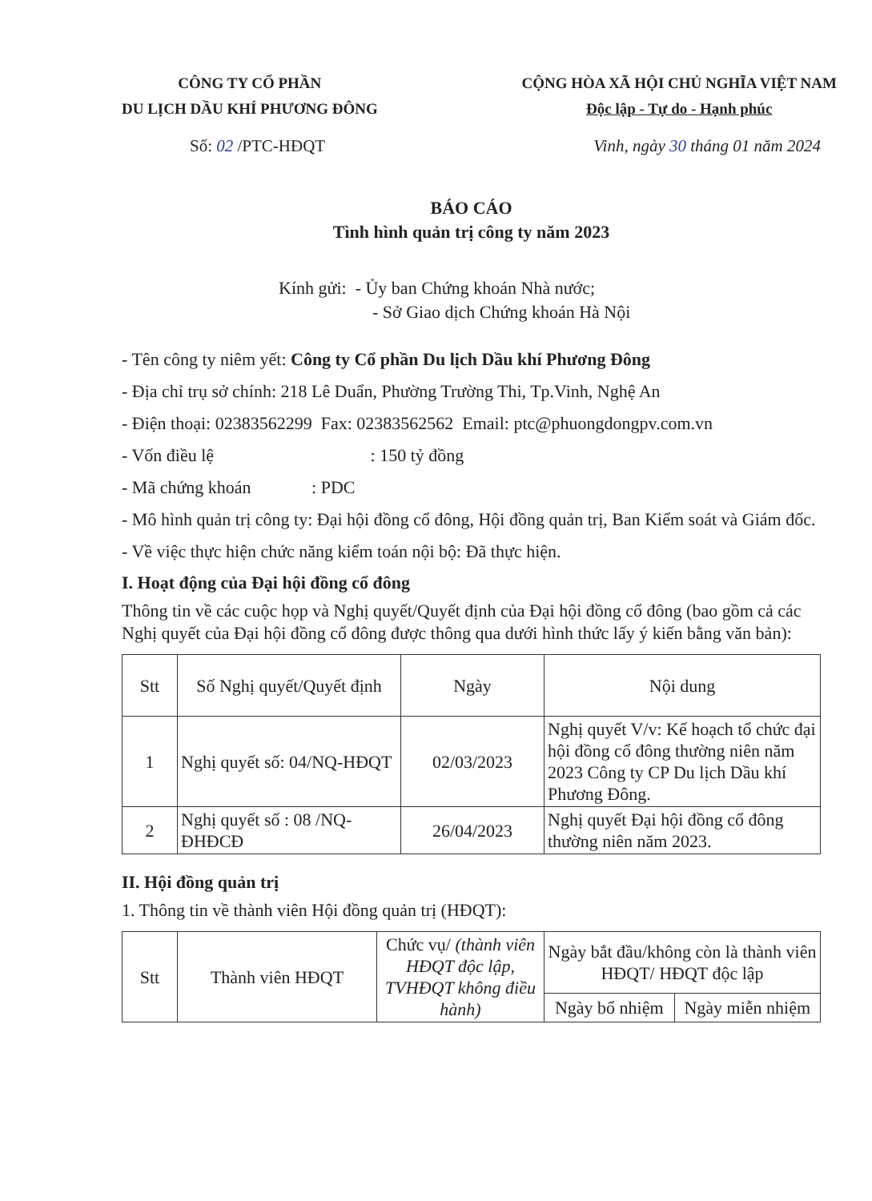CÔNG TY CỔ PHẦN
DU LỊCH DẦU KHÍ PHƯƠNG ĐÔNG
CỘNG HÒA XÃ HỘI CHỦ NGHĨA VIỆT NAM
Độc lập - Tự do - Hạnh phúc
Số: 02 /PTC-HĐQT Vinh, ngày 30 tháng 01 năm 2024
BÁO CÁO
Tình hình quản trị công ty năm 2023
Kính gửi: - Ủy ban Chứng khoán Nhà nước;
- Sở Giao dịch Chứng khoán Hà Nội
- Tên công ty niêm yết: Công ty Cổ phần Du lịch Dầu khí Phương Đông
- Địa chỉ trụ sở chính: 218 Lê Duẩn, Phường Trường Thi, Tp.Vinh, Nghệ An
- Điện thoại: 02383562299 Fax: 02383562562 Email: ptc@phuongdongpv.com.vn
- Vốn điều lệ : 150 tỷ đồng
- Mã chứng khoán : PDC
- Mô hình quản trị công ty: Đại hội đồng cổ đông, Hội đồng quản trị, Ban Kiểm soát và Giám đốc.
- Về việc thực hiện chức năng kiểm toán nội bộ: Đã thực hiện.
I. Hoạt động của Đại hội đồng cổ đông
Thông tin về các cuộc họp và Nghị quyết/Quyết định của Đại hội đồng cổ đông (bao gồm cả các Nghị quyết của Đại hội đồng cổ đông được thông qua dưới hình thức lấy ý kiến bằng văn bản):
| Stt | Số Nghị quyết/Quyết định | Ngày | Nội dung |
| --- | --- | --- | --- |
| 1 | Nghị quyết số: 04/NQ-HĐQT | 02/03/2023 | Nghị quyết V/v: Kế hoạch tổ chức đại hội đồng cổ đông thường niên năm 2023 Công ty CP Du lịch Dầu khí Phương Đông. |
| 2 | Nghị quyết số : 08 /NQ-ĐHĐCĐ | 26/04/2023 | Nghị quyết Đại hội đồng cổ đông thường niên năm 2023. |
II. Hội đồng quản trị
1. Thông tin về thành viên Hội đồng quản trị (HĐQT):
| Stt | Thành viên HĐQT | Chức vụ/ (thành viên HĐQT độc lập, TVHĐQT không điều hành) | Ngày bắt đầu/không còn là thành viên HĐQT/ HĐQT độc lập | |
| --- | --- | --- | --- | --- |
| | | | Ngày bổ nhiệm | Ngày miễn nhiệm |